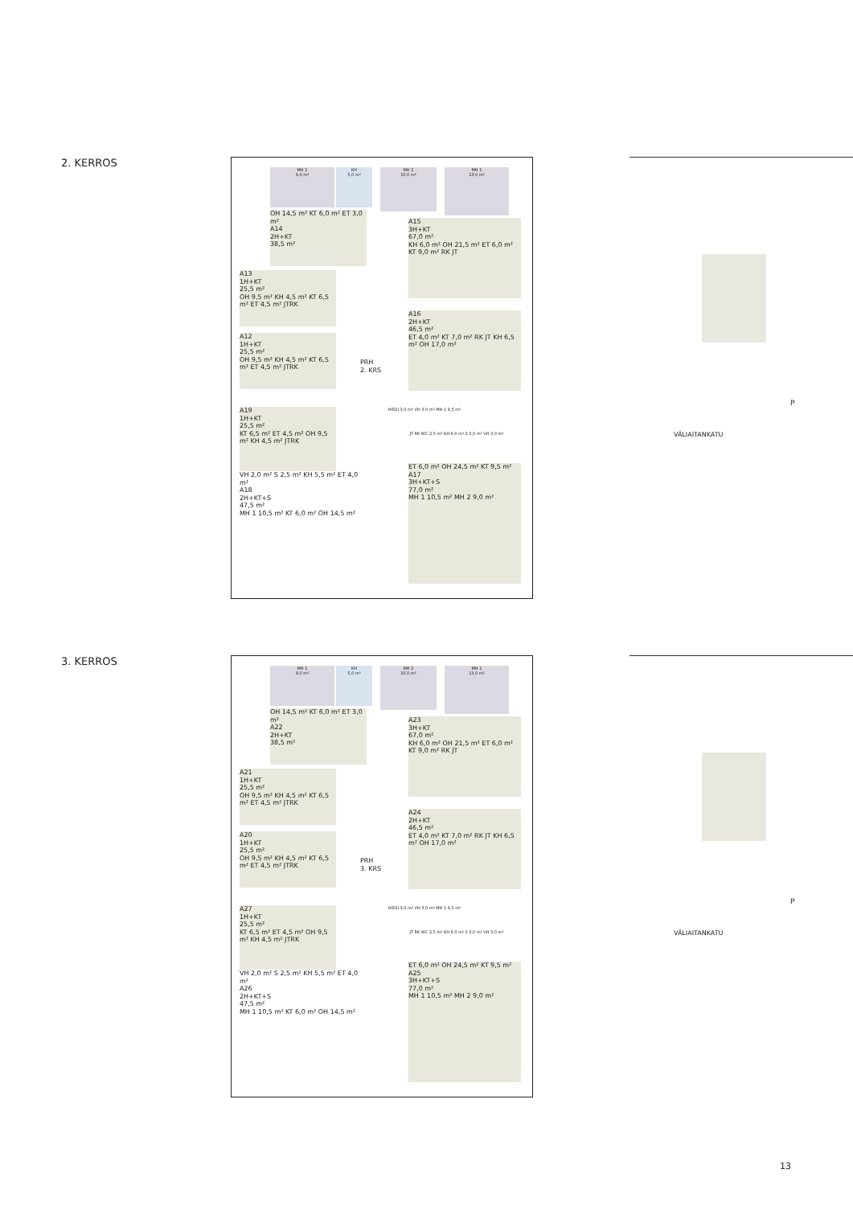2. KERROS
MH 1
9,0 m²
KH
5,0 m²
MH 2
10,0 m²
MH 1
13,0 m²
OH 14,5 m² KT 6,0 m² ET 3,0 m²
A14
2H+KT
38,5 m²
A15
3H+KT
67,0 m²
KH 6,0 m² OH 21,5 m² ET 6,0 m² KT 9,0 m² RK JT
A13
1H+KT
25,5 m²
OH 9,5 m² KH 4,5 m² KT 6,5 m² ET 4,5 m² JTRK
A12
1H+KT
25,5 m²
OH 9,5 m² KH 4,5 m² KT 6,5 m² ET 4,5 m² JTRK
PRH
2. KRS
A16
2H+KT
46,5 m²
ET 4,0 m² KT 7,0 m² RK JT KH 6,5 m² OH 17,0 m²
A19
1H+KT
25,5 m²
KT 6,5 m² ET 4,5 m² OH 9,5 m² KH 4,5 m² JTRK
HISSI 3,0 m² VH 3,0 m² MH 1 8,5 m²
JT RK WC 2,5 m² KH 6,0 m² S 3,0 m² VH 3,0 m²
VH 2,0 m² S 2,5 m² KH 5,5 m² ET 4,0 m²
A18
2H+KT+S
47,5 m²
MH 1 10,5 m² KT 6,0 m² OH 14,5 m²
ET 6,0 m² OH 24,5 m² KT 9,5 m²
A17
3H+KT+S
77,0 m²
MH 1 10,5 m² MH 2 9,0 m²
VÄLIAITANKATU
P
3. KERROS
MH 1
9,0 m²
KH
5,0 m²
MH 2
10,0 m²
MH 1
13,0 m²
OH 14,5 m² KT 6,0 m² ET 3,0 m²
A22
2H+KT
38,5 m²
A23
3H+KT
67,0 m²
KH 6,0 m² OH 21,5 m² ET 6,0 m² KT 9,0 m² RK JT
A21
1H+KT
25,5 m²
OH 9,5 m² KH 4,5 m² KT 6,5 m² ET 4,5 m² JTRK
A20
1H+KT
25,5 m²
OH 9,5 m² KH 4,5 m² KT 6,5 m² ET 4,5 m² JTRK
PRH
3. KRS
A24
2H+KT
46,5 m²
ET 4,0 m² KT 7,0 m² RK JT KH 6,5 m² OH 17,0 m²
A27
1H+KT
25,5 m²
KT 6,5 m² ET 4,5 m² OH 9,5 m² KH 4,5 m² JTRK
HISSI 3,0 m² VH 3,0 m² MH 1 8,5 m²
JT RK WC 2,5 m² KH 6,0 m² S 3,0 m² VH 3,0 m²
VH 2,0 m² S 2,5 m² KH 5,5 m² ET 4,0 m²
A26
2H+KT+S
47,5 m²
MH 1 10,5 m² KT 6,0 m² OH 14,5 m²
ET 6,0 m² OH 24,5 m² KT 9,5 m²
A25
3H+KT+S
77,0 m²
MH 1 10,5 m² MH 2 9,0 m²
VÄLIAITANKATU
P
13